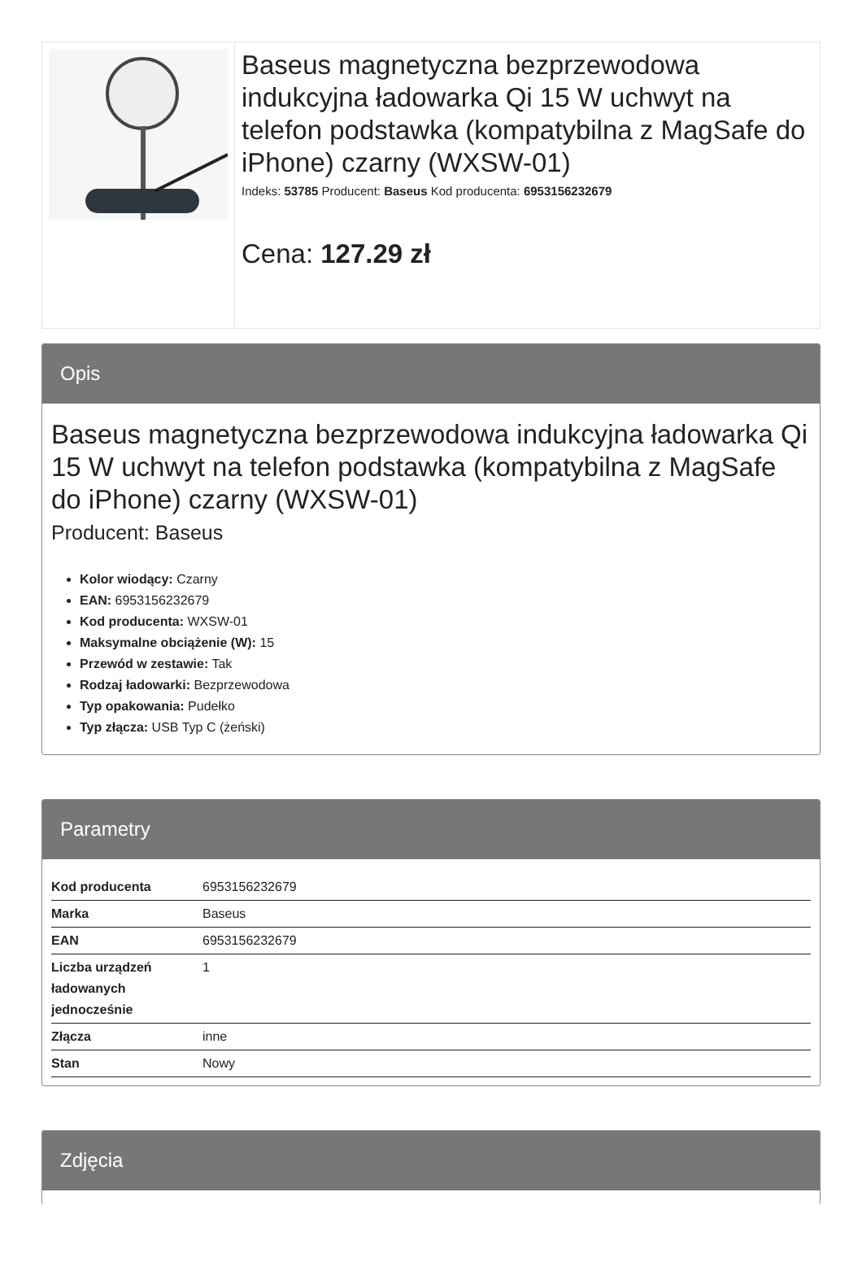Baseus magnetyczna bezprzewodowa indukcyjna ładowarka Qi 15 W uchwyt na telefon podstawka (kompatybilna z MagSafe do iPhone) czarny (WXSW-01)
Indeks: 53785 Producent: Baseus Kod producenta: 6953156232679
Cena: 127.29 zł
Opis
Baseus magnetyczna bezprzewodowa indukcyjna ładowarka Qi 15 W uchwyt na telefon podstawka (kompatybilna z MagSafe do iPhone) czarny (WXSW-01)
Producent: Baseus
Kolor wiodący: Czarny
EAN: 6953156232679
Kod producenta: WXSW-01
Maksymalne obciążenie (W): 15
Przewód w zestawie: Tak
Rodzaj ładowarki: Bezprzewodowa
Typ opakowania: Pudełko
Typ złącza: USB Typ C (żeński)
Parametry
| Kod producenta | 6953156232679 |
| Marka | Baseus |
| EAN | 6953156232679 |
| Liczba urządzeń ładowanych jednocześnie | 1 |
| Złącza | inne |
| Stan | Nowy |
Zdjęcia